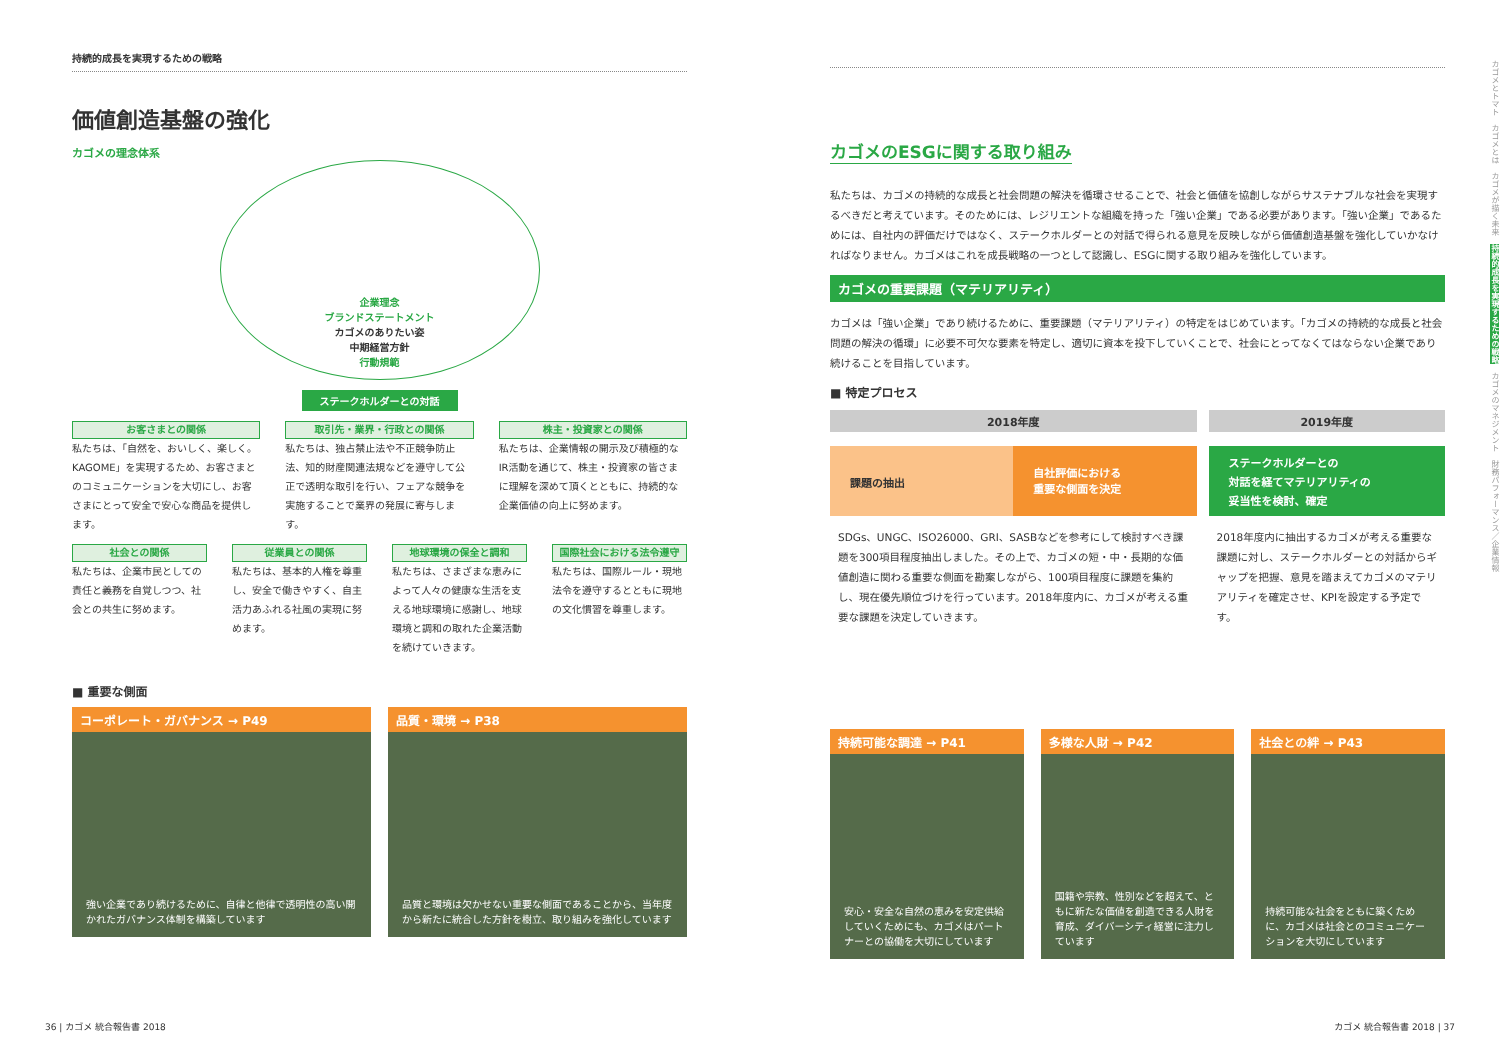持続的成長を実現するための戦略
価値創造基盤の強化
カゴメの理念体系
企業理念
ブランドステートメント
カゴメのありたい姿
中期経営方針
行動規範
ステークホルダーとの対話
お客さまとの関係
私たちは、「自然を、おいしく、楽しく。KAGOME」を実現するため、お客さまとのコミュニケーションを大切にし、お客さまにとって安全で安心な商品を提供します。
取引先・業界・行政との関係
私たちは、独占禁止法や不正競争防止法、知的財産関連法規などを遵守して公正で透明な取引を行い、フェアな競争を実施することで業界の発展に寄与します。
株主・投資家との関係
私たちは、企業情報の開示及び積極的なIR活動を通じて、株主・投資家の皆さまに理解を深めて頂くとともに、持続的な企業価値の向上に努めます。
社会との関係
私たちは、企業市民としての責任と義務を自覚しつつ、社会との共生に努めます。
従業員との関係
私たちは、基本的人権を尊重し、安全で働きやすく、自主活力あふれる社風の実現に努めます。
地球環境の保全と調和
私たちは、さまざまな恵みによって人々の健康な生活を支える地球環境に感謝し、地球環境と調和の取れた企業活動を続けていきます。
国際社会における法令遵守
私たちは、国際ルール・現地法令を遵守するとともに現地の文化慣習を尊重します。
■ 重要な側面
コーポレート・ガバナンス → P49
強い企業であり続けるために、自律と他律で透明性の高い開かれたガバナンス体制を構築しています
品質・環境 → P38
品質と環境は欠かせない重要な側面であることから、当年度から新たに統合した方針を樹立、取り組みを強化しています
カゴメのESGに関する取り組み
私たちは、カゴメの持続的な成長と社会問題の解決を循環させることで、社会と価値を協創しながらサステナブルな社会を実現するべきだと考えています。そのためには、レジリエントな組織を持った「強い企業」である必要があります。「強い企業」であるためには、自社内の評価だけではなく、ステークホルダーとの対話で得られる意見を反映しながら価値創造基盤を強化していかなければなりません。カゴメはこれを成長戦略の一つとして認識し、ESGに関する取り組みを強化しています。
カゴメの重要課題（マテリアリティ）
カゴメは「強い企業」であり続けるために、重要課題（マテリアリティ）の特定をはじめています。「カゴメの持続的な成長と社会問題の解決の循環」に必要不可欠な要素を特定し、適切に資本を投下していくことで、社会にとってなくてはならない企業であり続けることを目指しています。
■ 特定プロセス
2018年度
課題の抽出
自社評価における
重要な側面を決定
SDGs、UNGC、ISO26000、GRI、SASBなどを参考にして検討すべき課題を300項目程度抽出しました。その上で、カゴメの短・中・長期的な価値創造に関わる重要な側面を勘案しながら、100項目程度に課題を集約し、現在優先順位づけを行っています。2018年度内に、カゴメが考える重要な課題を決定していきます。
2019年度
ステークホルダーとの
対話を経てマテリアリティの
妥当性を検討、確定
2018年度内に抽出するカゴメが考える重要な課題に対し、ステークホルダーとの対話からギャップを把握、意見を踏まえてカゴメのマテリアリティを確定させ、KPIを設定する予定です。
持続可能な調達 → P41
安心・安全な自然の恵みを安定供給していくためにも、カゴメはパートナーとの協働を大切にしています
多様な人財 → P42
国籍や宗教、性別などを超えて、ともに新たな価値を創造できる人財を育成、ダイバーシティ経営に注力しています
社会との絆 → P43
持続可能な社会をともに築くために、カゴメは社会とのコミュニケーションを大切にしています
カゴメとトマト　カゴメとは　カゴメが描く未来　持続的成長を実現するための戦略　カゴメのマネジメント　財務パフォーマンス／企業情報
36 | カゴメ 統合報告書 2018 カゴメ 統合報告書 2018 | 37